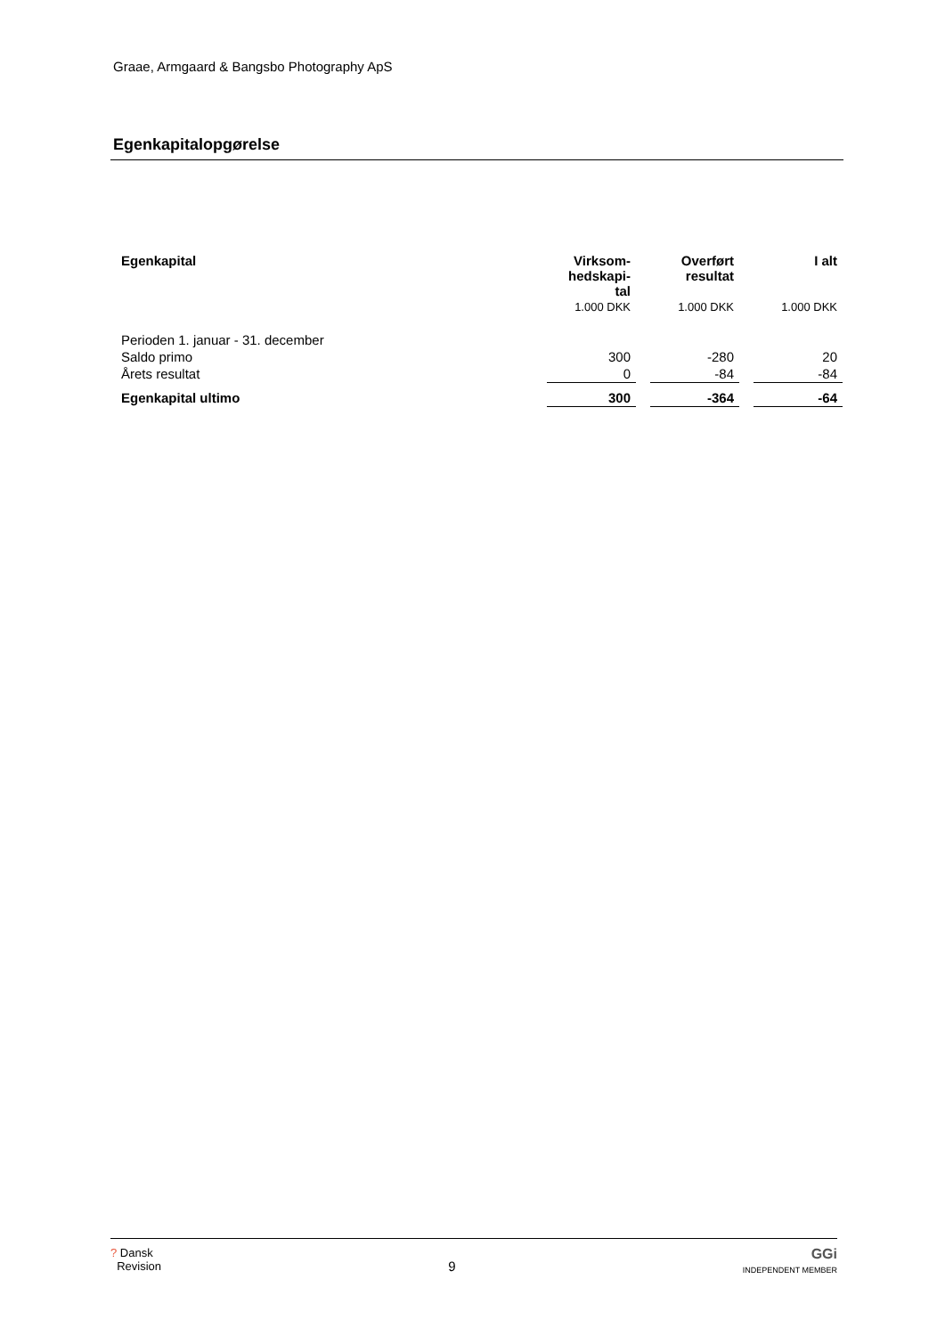Graae, Armgaard & Bangsbo Photography ApS
Egenkapitalopgørelse
| Egenkapital | Virksom- hedskapi- tal | | Overført resultat | | I alt |
| | 1.000 DKK | | 1.000 DKK | | 1.000 DKK |
| Perioden 1. januar - 31. december | | | | | |
| Saldo primo | 300 | | -280 | | 20 |
| Årets resultat | 0 | | -84 | | -84 |
| Egenkapital ultimo | 300 | | -364 | | -64 |
? Dansk
Revision
9
GGi
INDEPENDENT MEMBER